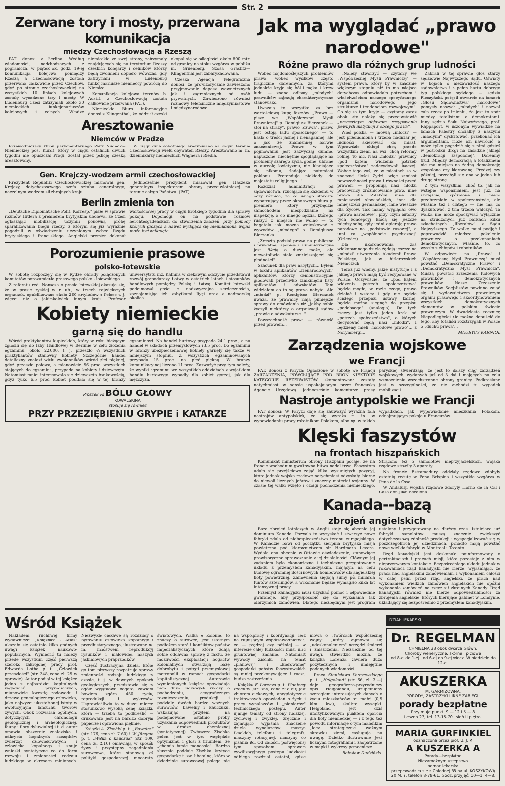Str. 2
Zerwane tory i mosty, przerwana komunikacja
między Czechosłowacją a Rzeszą
PAT. donosi z Berlina: Według wiadomości, nadchodzących z pogranicza, w piątek ok. godz. 19-ej komunikacja kolejowa pomiędzy Rzeszą a Czechosłowacją została przerwana całkowicie przez Czechów, gdyż po stronie czechosłowackiej na wszystkich 10 liniach kolejowych zostały wysadzone tory i mosty. W Ludenburg Czesi zatrzymali około 30 niemieckich funkcjonariuszów kolejowych i celnych. Władze niemieckie ze swej strony, zatrzymały znajdujących się na terytorium Rzeszy czeskich kolejarzy i celników, którzy będą zwolnieni dopiero wówczas, gdy zatrzymani w Ludenburg funkcjonariusze niemieccy powrócą do Niemiec.
Komunikacja kolejowa terenów b. Austrii z Czechosłowacją została całkowicie przerwana (PAT).
Niemieckie Biuro Informacyjne donosi z Klingenthal, że oddział czeski okopał się w odległości około 800 mtr. od granicy na stoku wzgórza w pobliżu m. Gruenberg. Szosa Graslitz—Klingenthal jest zabarykadowana.
Czeska Agencja Telegraficzna donosi, że prowizorycznie zawieszono przyjmowanie depesz wewnętrznych jak i zagranicznych od osób prywatnych. Zawieszono również rozmowy telefoniczne międzymiastowe i międzynarodowe.
Aresztowanie
Niemców w Pradze
Przewodniczący klubu parlamentarnego Partii Sudecko-Niemieckiej pos. Kundt, który w ciągu ostatnich dwuch tygodni nie opuszczał Pragi, został przez policję czeską aresztowany.
W ciągu dnia sobotniego aresztowano na całym terenie Czechosłowacji wielu obywateli Rzeszy. Aresztowano m. in. dziennikarzy niemieckich Wagnera i Riedla.
Gen. Krejczy-wodzem armii czechosłowackiej
P.rezydent Republiki Czechosłowackiej mianował gen. Krejczy, dotychczasowego szefa sztabu generalnego, naczelnym wodzem sił zbrojnych kraju.
Jednocześnie prezydent mianował gen Haszeka generalnym inspektorem obrony przeciwlotniczej na terenie całego Państwa. (PAT)
Berlin zmienia ton
„Deutsche Diplomatische Polit. Korresp." pisze w sprawie rozmów Hitlera z premierem brytyjskim ubolewa, że Czesi ogłaszając mobilizację uczynili ponowną próbę sparaliżowania biegu rzeczy, z którym się już wyraźnie pogodzili w oświadczeniu uczynionym wobec Rządu brytyjskiego i francuskiego. Angielski premier dokonał wartościowej pracy w ciągu krótkiego tygodnia dla sprawy pokoju. Dopomógł on na podstawie rozmów berchtesgadeńskich do stworzenia założeń, przy pomocy których grożąca a nawet wydająca się nieunikniona wojna może być uniknięta.
Porozumienie prasowe
polsko-łotewskie
W sobotę rozpoczęły się w Rydze obrady połączonych komitetów porozumienia prasowego polsko - łotewskiego.
Z referatu red. Nonacsa o prasie łotewskiej okazuje się, że w prasie ryskiej w r. ub., w trzech największych organach, opublikowano około 260 artykułów o Polsce t. j. więcej niż o jakimkolwiek innym kraju. Profesor uniwersytetu inż. Kalnins w ciekawym odczycie przedstawił rozwój gospodarczy Łotwy w ostatnich latach i stosunków handlowych pomiędzy Polską i Łotwą. Komitet łotewski podejmował gości z nadzwyczajną serdecznością, zaznajamiając ich zabytkami Rygi oraz z nadmorską okolicą.
Kobiety niemieckie
garną się do handlu
Wśród praktykantów kupieckich, który w roku bieżącym zgłosili się do Izby Handlowej w Berlinie w celu złożenia egzaminu, około 22.000, t. j. przeszło ⅓ wszystkich praktykantów stanowiły kobiety. Szczególnie handel detaliczny znalazł wielu zwolenników wśród płci pięknej, gdyż przeszło połowa, a mianowicie 56 proc. wszystkich stających do egzaminu, przypada na kobiety i dziewczęta. Natomiast mniej interesowało się dziewczęta bankowością, gdyż tylko 6.5 proc. kobiet poddało się w tej branży egzaminowi. Na handel hurtowy przypada 24.1 proc., a na handel w składach przemysłowych 23.5 proc. Do egzaminu w branży ubezpieczeniowej kobiety garnęły się także w mniejszym stopniu. Z wszystkich egzaminowanych przypada 15 proc. na płeć piękną. W branży komunikacyjnej liczono 11 proc. Zauważyć przy tym należy, że wyniki egzaminu we wszystkich oddziałach z wyjątkiem handlu hurtowego wypadły dla kobiet gorzej, jak dla mężczyzn.
Proszek od BÓLU GŁOWY
KOWALSKINA
stosuje się również
PRZY PRZEZIĘBIENIU GRYPIE i KATARZE
Jak ma wyglądać „prawo narodowe"
Różne prawo dla różnych grup ludności
Wobec najdonioślejszych problemów prawa, wobec wysiłków często tragicznie daremnych, za którymi jednakże kryje się ból i męka i krew ludu — znane odłamy „młodych" prawników zajmują charakterystyczne stanowisko.
Uważają to wszystko za bez wartościową kupę fazesów. „Prawo — pisze we „Współczesnej Myśli Prawniczej" p. Remigiusz Bierzanek — stoi na straży", prawo „czuwa", prawo jest ostoją ładu społecznego" — to hasła o treści jasnej i nienagannej, ale o jak że znamiennej barwie znaczeniowej. Prawo w tym pojmowaniu jest zazwyczaj dumne, napuszone, niechętnie spoglądające na problemy szarego życia, godne, ubrane w aureolę kwietyzmu, nie kłaniające się nikomu, żądające natomiast pokłonu. Pretenduje niekiedy do majestatu religijnego..."
Rozdział administracji od sądownictwa, rzucająca się każdemu w oczy różnica, że co innego starosta wypatrujący przez okno swego biura p. premiera, który przybędzie samochodem niespodzianie na inspekcję, a co innego sędzia, którego ruszyć z miejsca nie wolno — to bagatela jak można wnioskować z wywodów „młodego" p. Remigiusza Bierzanka.
„Zresztą podział prawa na publiczne i prywatne, sądowe i administracyjne jest fikcją o dużej może, ale niewątpliwie stale zmniejszającej się płodności"...
Szacunek dla praw nabytych... Byłem w lokalu aplikantów „nienarodowych" aplikantów, którzy demonstracyjnie głodowali przeciwko zamknięciu listy aplikantów i adwokatów. Tam widziałem co to są prawa nabyte. Ale „młodzi" p. Remigiusz Bierzanek uważa, że prawnicy mają pilniejsze sprawy do omówienia niż „jakby sobie życzyli niektórzy o organizacji sądów „prawie o adwokaturze..."
Powszechność prawa — równość przed prawem...
„Należy stworzyć — czytamy we „Współczesnej Myśli Prawniczej" — system prawa, który by w znacznie większym stopniu niż to ma miejsce dotychczas odpowiadało potrzebom i właściwościom naszego specyficznego organizmu narodowego, jego strukturze i tendencjom rozwojowym". Co się za tym kryje — czytamy zaraz obok: oto należy się przeciwstawić „przesadnym objawom recypowania pewnych instytucji z obcego prawa".
Wieś polska — mówią „młodzi" — jest przeludniona i trzeba nadmiar jej ludności skierować do miast. Wprawdzie chłopi chcą przede wszystkim ziemi na wsi, chcą reformy rolnej. To nic. Nasi „młodzi" prawnicy „pod kątem widzenia potrzeb społeczeństwa" zadecydowali inaczej. Wobec tego zaś, że w miastach są w znacznej ilości Żydzi, więc zamiast powszechności prawa i równości przed prawem — proponują nasi młodzi pracownicy zróżnicowanie praw, inne prawa dla Polaków, inne dla mniejszości słowiańskich, inne dla mniejszości germańskiej, inne wreszcie dla Żydów. Tak mamy wyglądać owo „prawo narodowe", przy czym autorzy tych koncepcyj kłócą się jeszcze między sobą, gdy jedni opierają prawo narodowe na „podstawie rasowej", a inni na „wspólnocie psychicznej" (Orlewicz).
Dla ukoronowania zaś wiekopomnego dzieła żądają jeszcze na „młodzi" utworzenia Akademii Prawa Polskiego, jak w hitlerowskich Niemczech.
Teraz już wiemy, jakie instytucje i z jakiego prawa mają być recypowane w Polsce. Oczywiście, że „pod kątem widzenia potrzeb społeczeństwa" będzie mogło, w razie czego, prawo działać i wstecz i gdy nie będzie ścisłego przepisu ustawy karnej, będzie można sięgnąć do przepisu „podobnego" (analogia). Do tych rzeczy jest tylko jeden krok od „potrzeb społeczeństwa", o których decydować będą nasi „młodzi". I będziemy mieli „narodowe prawo"... z Norymbergi...
Zabrali w tej sprawie głos starzy sędziowie Najwyższego Sądu. Oświaty w bojach o niezawisłość naszego sądownictwa i o pełen hartu dobrego typ polskiego sędziego — sędzia Fleszyński, potępił otwarcie na łamach „Głosu Sądownictwa" „narodowe" pomysły naszych „młodych" i nazwał całą rzecz po imieniu, że jest to spór między totalistami a demokratami. Inny sędzia Sądu Najwyższego, prof. Rappaport, w uczonym wywiadzie na łamach Palestry chciałby z naszymi „młodymi" dyskutować, przekonać ich argumentami, może ich nawrócić, a może tylko pogodzić się z nimi gdzieś w pośrodku drogi na zasadzie jakiejś „demokracji zespolonej". Daremny trud. Między demokracją a totalizmem nie ma miejsca na żadną demokrację zespoloną czy kierowaną. Prędzej czy później, przechyli się ona w jedną lub drugą stronę.
Z tym wszystkim, choć to, jak na wstępie wspomniałem, jest już, na szczęście, spóźnione i nieco przebrzmiałe w społeczeństwie, ale właśnie też i dlatego — nie ma co dyskutować, z tym trzeba walczyć. Ta walka nie może spoczywać wyłącznie na strudzonych już barkach kilku szlachetnych „liberałów" z Sądu Najwyższego. Tę walkę musi podjąć i poprowadzić młodsze pokolenie prawnicze o przekonaniach demokratycznych, właśnie, to, co wyszło z chłopów i robotników.
W odpowiedzi na „Prawo" i „Współczesną Myśl Prawniczą" musi powstać „Demokratyczne Prawo" i „Demokratyczna Myśl Prawnicza". Muszą powstać zrzeszenia ludowych prawników i demokratycznych prawników. Nasze Zrzeszenie Prawników Socjalistów powinno zająć się i wydawnictwem prawniczym organu prasowego i skoordynowaniem wszystkich demokratycznych elementów w polskim świecie prawniczym. W dwudziestą rocznicę Niepodległości nie można dopuścić do tego, aby totaliści rozstrzygali w Polsce o „duchu prawa"...
MAURYCY KARNIOL
Zarządzenia wojskowe
we Francji
PAT. donosi z Paryża: Ogłoszone w sobotę we Francji ZARZĄDZENIA, POWOŁUJĄCE POD BROŃ NIEKTÓRE KATEGORIE REZERWISTÓW skomentowane zostały natychmiast w sensie uspakajającym przez francuską Agencję Urzędową. Jednocześnie komentarze prasy paryskiej stwierdzają, że jest to dalszy ciąg zarządzeń wojskowych, wydanych już od 3 dni i mających na celu wzmocnienie wszechstronne obrony granicy. Podkreślane jest w szczególności, że nie zachodzi tu wypadek mobilizacji.
Nastroje antypolskie we Francji
PAT donosi: W Paryżu daje się zauważyć wyraźna fala nastrojów antypolskich, co się wyraża m. in. w wypowiadaniu pracy robotnikom Polakom, albo np. w takich wypadkach, jak wypowiadanie mieszkania Polakom, odnajmującym pokoje u Francuzów.
Klęski faszystów
na frontach hiszpańskich
Komunikat ministerium obrony Hiszpanii podaje, że na froncie wschodnim gwałtowna bitwa nadal trwa. Faszystom udało się przejściowo zająć kilka wysuniętych pozycyj, które jednak wojska rządowe natychmiast odzyskały, biorąc do niewoli licznych jeńców i znaczny materiał wojenny. W czasie tej walki wzięto 2 czołgi pochodzenia niemieckiego. Strącono też 5 samolotów nieprzyjacielskich, wojska rządowe straciły 3 aparaty.
Na froncie Estramadury oddziały rządowe zdobyły ostatnią redutę w Pena Brispina i wszystkie wzgórza w Pena de la Ossa.
W Andaluzji wojska rządowe zdobyły Horno de la Cal i Casa don Juan Escalona.
Kanada--bazą
zbrojeń angielskich
Baza zbrojeń lotniczych w Anglii staje się obecnie jej dominium Kanada. Pozwala to wyzyskać i stworzyć nowe fabryki zdala od niebezpieczeństwa terenu europejskiego. W Kanadzie bawi od początku sierpnia brytyjska misja powietrzna pod kierownictwem sir Hardmana Levera. Wydała ona obecnie w Ottawie oświadczenie, stanowiące prowizoryczne sprawozdanie z jej działalności. Głównym jej zadaniem było ekonomiczne i techniczne przygotowanie układu z przemysłem kanadyjskim, mającym na celu budowę ogromnej ilości nowych bombowców dla angielskiej floty powietrznej. Zamówienia sięgają sumy pół miliarda funtów szterlingów, a wykonanie będzie wymagało kilka lat intensywnej pracy.
Przemysł kanadyjski musi uzyskać pomoc i odpowiednie gwarancje, aby przysposobić się do wykonania tak olbrzymich zamówień. Dlatego niezbędnym jest program ustalony i przygotowany na dłuższy czas. Istniejące już fabryki samolotów muszą znacznie zwiększyć dotychczasową zdolność produkcji i wyspecjalizować się w poszczególnych jej dziedzinach, ponadto mają powstać nowe wielkie fabryki w Montreal i Toronto.
Rząd kanadyjski jest doskonale poinformowany o pertraktacjach i pracach misji, która pozostaje z nim w nieprzerwanym kontakcie. Bezpośredniego układu jednak w rokowaniach rząd kanadyjski nie bierze, wyjaśniając, że praca nad angielskimi zamówieniami i wykonaniem całości w całej pełni przez rząd angielski, że praca nad wykonaniem wielkich zamówień angielskich nie opóźni wykonania zamówień na rzecz sił zbrojnych Kanady. Rząd kanadyjski również nie bierze odpowiedzialności za zbrojenia angielskie, których kierujące gabinet w Londynie, układający się bezpośrednio z przemysłem kanadyjskim.
Wśród Książek
Nakładem ruchliwej firmy wydawniczej „Książnica - Atlas" ukazało się ostatnio kilka godnych uwagi książek naukowo-popularnych. Wymienić tu należy przede wszystkim część pierwszą szeroko zakrojonej pracy prof. Edwarda Lotha p. t. „Człowiek przeszłości" (str. 348, cena zł. 25 w oprawie). Autor podjął w tej książce jedno z najbardziej kapitalnych zagadnień przyrodniczych, mianowicie kwestię rodowodu i drzewa genealogicznego człowieka, jako najwyżej ukształconej istoty w ewolucyjnym łańcuchu tworów żywych. Obok rozważań ogólnych, dotyczących chronologii geologicznej i archeologicznej, fauny i flory dyluwialnej i t. d. autor omawia obszernie znaleziska i odkrycia kopalnych szczątków zwierząt człowiekowatych i człowieka kopalnego i snuje wnioski syntetyczne co do form rozwoju i zmienności rodzaju ludzkiego w okresach minionych. Niezwykle ciekawe są rozdziały o bytowaniu człowieka kopalnego i przedhistorycznego, ilustrowane m. in. mnóstwem reprodukcyj rysunków i malowideł naszych jaskiniowych praprzodków.
Część ilustracyjna dzieła, które go tom pierwszy rozpatruje sprawy zmienności rodzaju ludzkiego w czasie, t. j. w dawnych epokach geologicznych, przedstawia się w ogóle wyjątkowo bogato, zawiera bowiem zgórą 450 rycin, reprodukcji i wykresów. Usprawiedliwia to w dużej mierze stosunkowo wysoką cenę książki, która — trzeba to podkreślić — drukowana jest na bardzo dobrym papierze i oprawiona pięknie.
Książki A. Zischki p. t. „Bawełna" (str. 176, cena zł. 7.60) i W. Jüngera p. t. „Walka o kauczuk" (str. 100, cena zł. 2.10) omawiają w sposób żywy i przystępny zagadnienia surowcowe, które stanowią oś polityki gospodarczej mocarstw światowych. Walka o kolonie, to znaczy o surowce, jest istotnym podłożem starć i konfliktów państw imperialistycznych, które zdają sobie oddawna sprawę z faktu, że możliwości eksploatacji bogactw kolonialnych stwarzają bazę dobrobytu i potęgi przemysłowej metropolii w ramach gospodarki kapitalistycznej. Autorowie wymienionych książek opowiadają nam dużo ciekawych rzeczy o pochodzeniu, geograficznym rozmieszczeniu, produkcji i podziale dwóch bardzo ważnych surowców. bawełny i kauczuku, wskazując przytem na podejmowane ostatnio próby uzyskania odpowiednich produktów w drodze chemicznej (syntetycznej). Zwłaszcza Zischka pełen jest w tym względzie optymizmu i głosi z triumfem, że „chemia łamie monopole". Bardzo słusznie poddaje Zischka krytyce gospodarkę t. zw. liberalną, która w dziedzinie surowcowej polega nie na współpracy i koordynacji, lecz na rujnującym współzawodnictwie, co — prędzej czy później — w interesie całej ludzkości musi ulec gruntownej zmianie. Natomiast wywody Zischki na temat „planowej" i „kierowanej" gospodarki państw faszystowskich są mniej przekonywujące i racze, budzą zastrzeżenia.
Książka F. Lorenza p. t. Pionierzy techniki (str. 356, cena zł 8,80) jest zbiorem ciekawych, anegdotycznie traktowanych opowiadań o życiu i pracy wynalazców i „pionierów" technicznego postępu. Autor ujmuje tematy od strony ludzkiej, życiowej i zwykłej, zręcznie i zajmująco wyjaśnia znaczenie dzieła wynalazców maszyn tkackich, telefonu i telegrafu, maszyny rotacyjnej, maszyny do pisania itd. Od całości, poświęconej tym sposobem sprawom cywilizacyjnego postępu ludzkości odbiega rozdział ostatni, gdzie mowa o „twórcach współczesnej wojny" „który zajmował się „udoskonaleniem" narzędzi śmierci i zniszczenia. Niezależnie od tej uwagi, stwierdzić można, że książka Lorenza zawiera dużo pożytecznych i umiejętnie podanych wiadomości.
Praca Stanisława Korczewskiego p. t. „Helgoland" (str. 66, zł. 3.—) daje geograficzno-przyrodniczy opis Helgolandu, uzupełniony szeregiem interesujących danych o życiu mieszkańców tej małej (0,5 klm. kw.), skaliste wysepki. Helgoland jest dziś ufortyfikowanym punktem oparcia dla floty niemieckiej — i z tego też powodu informacje o tym maleńkim „lecz strategicznie ważnym skrawku ziemi, zasługują na uwagę. Dziełko ilustrowane jest licznymi fotografiami i zaopatrzone w mapki i wykresy pomocnicze.
Bolesław Dudziński.
DZIAŁ LEKARSKI
Dr. REGELMAN
CHMIELNA 33 obok dworca Główn.
Choroby weneryczne, skórne i płciowe
od 8-ej do 1-ej i od 6-ej do 9-ej wiecz. W niedziele do 12-ej.
AKUSZERKA
M. GARMIZOWNA.
PORODY, ZASTRZYKI I INNE ZABIEGI.
porady bezpłatne
Przyjmuje punkt: 9 — 12 i 5 — 8
Leszno 27, tel. 13-15-70 i sień II piętro.
MARIA GURFINKIEL
odznaczona przez prof. U. J. P.
A KUSZERKA A
Porady—bezpłatne
Niezamożnym ustępstwo
pomoc lekarska
przeprowadziła się z Chłodnej 38 na ul. KOSZYKOWĄ 20 M. 2, telefon 8-78-61. Godz. przyjęć: 10—1, 4—8.